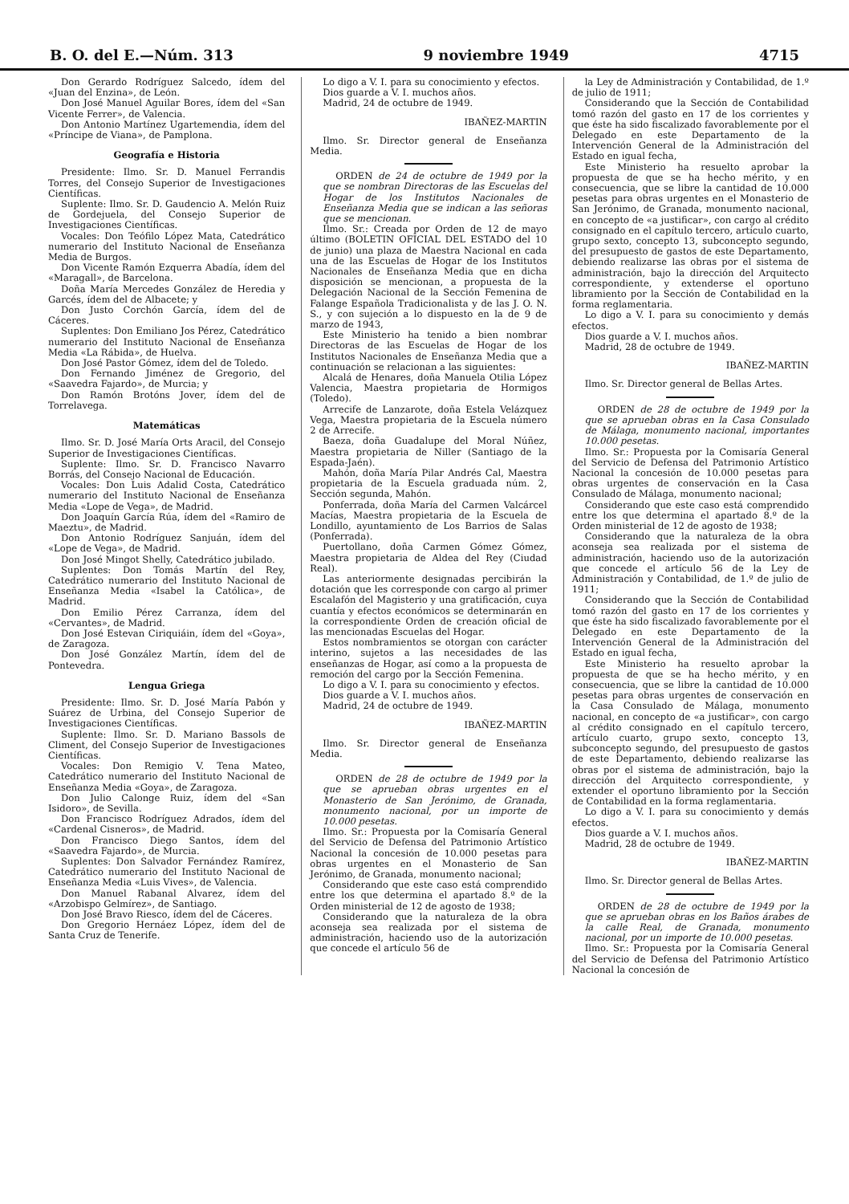B. O. del E.—Núm. 313 9 noviembre 1949 4715
Don Gerardo Rodríguez Salcedo, ídem del «Juan del Enzina», de León.
Don José Manuel Aguilar Bores, ídem del «San Vicente Ferrer», de Valencia.
Don Antonio Martínez Ugartemendia, ídem del «Príncipe de Viana», de Pamplona.
Geografía e Historia
Presidente: Ilmo. Sr. D. Manuel Ferrandis Torres, del Consejo Superior de Investigaciones Científicas.
Suplente: Ilmo. Sr. D. Gaudencio A. Melón Ruiz de Gordejuela, del Consejo Superior de Investigaciones Científicas.
Vocales: Don Teófilo López Mata, Catedrático numerario del Instituto Nacional de Enseñanza Media de Burgos.
Don Vicente Ramón Ezquerra Abadía, ídem del «Maragall», de Barcelona.
Doña María Mercedes González de Heredia y Garcés, ídem del de Albacete; y
Don Justo Corchón García, ídem del de Cáceres.
Suplentes: Don Emiliano Jos Pérez, Catedrático numerario del Instituto Nacional de Enseñanza Media «La Rábida», de Huelva.
Don José Pastor Gómez, ídem del de Toledo.
Don Fernando Jiménez de Gregorio, del «Saavedra Fajardo», de Murcia; y
Don Ramón Brotóns Jover, ídem del de Torrelavega.
Matemáticas
Ilmo. Sr. D. José María Orts Aracil, del Consejo Superior de Investigaciones Científicas.
Suplente: Ilmo. Sr. D. Francisco Navarro Borrás, del Consejo Nacional de Educación.
Vocales: Don Luis Adalid Costa, Catedrático numerario del Instituto Nacional de Enseñanza Media «Lope de Vega», de Madrid.
Don Joaquín García Rúa, ídem del «Ramiro de Maeztu», de Madrid.
Don Antonio Rodríguez Sanjuán, ídem del «Lope de Vega», de Madrid.
Don José Mingot Shelly, Catedrático jubilado.
Suplentes: Don Tomás Martín del Rey, Catedrático numerario del Instituto Nacional de Enseñanza Media «Isabel la Católica», de Madrid.
Don Emilio Pérez Carranza, ídem del «Cervantes», de Madrid.
Don José Estevan Ciriquiáin, ídem del «Goya», de Zaragoza.
Don José González Martín, ídem del de Pontevedra.
Lengua Griega
Presidente: Ilmo. Sr. D. José María Pabón y Suárez de Urbina, del Consejo Superior de Investigaciones Científicas.
Suplente: Ilmo. Sr. D. Mariano Bassols de Climent, del Consejo Superior de Investigaciones Científicas.
Vocales: Don Remigio V. Tena Mateo, Catedrático numerario del Instituto Nacional de Enseñanza Media «Goya», de Zaragoza.
Don Julio Calonge Ruiz, ídem del «San Isidoro», de Sevilla.
Don Francisco Rodríguez Adrados, ídem del «Cardenal Cisneros», de Madrid.
Don Francisco Diego Santos, ídem del «Saavedra Fajardo», de Murcia.
Suplentes: Don Salvador Fernández Ramírez, Catedrático numerario del Instituto Nacional de Enseñanza Media «Luis Vives», de Valencia.
Don Manuel Rabanal Alvarez, ídem del «Arzobispo Gelmírez», de Santiago.
Don José Bravo Riesco, ídem del de Cáceres.
Don Gregorio Hernáez López, ídem del de Santa Cruz de Tenerife.
Lo digo a V. I. para su conocimiento y efectos.
Dios guarde a V. I. muchos años.
Madrid, 24 de octubre de 1949.
IBAÑEZ-MARTIN
Ilmo. Sr. Director general de Enseñanza Media.
ORDEN de 24 de octubre de 1949 por la que se nombran Directoras de las Escuelas del Hogar de los Institutos Nacionales de Enseñanza Media que se indican a las señoras que se mencionan.
Ilmo. Sr.: Creada por Orden de 12 de mayo último (BOLETIN OFICIAL DEL ESTADO del 10 de junio) una plaza de Maestra Nacional en cada una de las Escuelas de Hogar de los Institutos Nacionales de Enseñanza Media que en dicha disposición se mencionan, a propuesta de la Delegación Nacional de la Sección Femenina de Falange Española Tradicionalista y de las J. O. N. S., y con sujeción a lo dispuesto en la de 9 de marzo de 1943,
Este Ministerio ha tenido a bien nombrar Directoras de las Escuelas de Hogar de los Institutos Nacionales de Enseñanza Media que a continuación se relacionan a las siguientes:
Alcalá de Henares, doña Manuela Otilia López Valencia, Maestra propietaria de Hormigos (Toledo).
Arrecife de Lanzarote, doña Estela Velázquez Vega, Maestra propietaria de la Escuela número 2 de Arrecife.
Baeza, doña Guadalupe del Moral Núñez, Maestra propietaria de Niller (Santiago de la Espada-Jaén).
Mahón, doña María Pilar Andrés Cal, Maestra propietaria de la Escuela graduada núm. 2, Sección segunda, Mahón.
Ponferrada, doña María del Carmen Valcárcel Macías, Maestra propietaria de la Escuela de Londillo, ayuntamiento de Los Barrios de Salas (Ponferrada).
Puertollano, doña Carmen Gómez Gómez, Maestra propietaria de Aldea del Rey (Ciudad Real).
Las anteriormente designadas percibirán la dotación que les corresponde con cargo al primer Escalafón del Magisterio y una gratificación, cuya cuantía y efectos económicos se determinarán en la correspondiente Orden de creación oficial de las mencionadas Escuelas del Hogar.
Estos nombramientos se otorgan con carácter interino, sujetos a las necesidades de las enseñanzas de Hogar, así como a la propuesta de remoción del cargo por la Sección Femenina.
Lo digo a V. I. para su conocimiento y efectos.
Dios guarde a V. I. muchos años.
Madrid, 24 de octubre de 1949.
IBAÑEZ-MARTIN
Ilmo. Sr. Director general de Enseñanza Media.
ORDEN de 28 de octubre de 1949 por la que se aprueban obras urgentes en el Monasterio de San Jerónimo, de Granada, monumento nacional, por un importe de 10.000 pesetas.
Ilmo. Sr.: Propuesta por la Comisaría General del Servicio de Defensa del Patrimonio Artístico Nacional la concesión de 10.000 pesetas para obras urgentes en el Monasterio de San Jerónimo, de Granada, monumento nacional;
Considerando que este caso está comprendido entre los que determina el apartado 8.º de la Orden ministerial de 12 de agosto de 1938;
Considerando que la naturaleza de la obra aconseja sea realizada por el sistema de administración, haciendo uso de la autorización que concede el artículo 56 de
la Ley de Administración y Contabilidad, de 1.º de julio de 1911;
Considerando que la Sección de Contabilidad tomó razón del gasto en 17 de los corrientes y que éste ha sido fiscalizado favorablemente por el Delegado en este Departamento de la Intervención General de la Administración del Estado en igual fecha,
Este Ministerio ha resuelto aprobar la propuesta de que se ha hecho mérito, y en consecuencia, que se libre la cantidad de 10.000 pesetas para obras urgentes en el Monasterio de San Jerónimo, de Granada, monumento nacional, en concepto de «a justificar», con cargo al crédito consignado en el capítulo tercero, artículo cuarto, grupo sexto, concepto 13, subconcepto segundo, del presupuesto de gastos de este Departamento, debiendo realizarse las obras por el sistema de administración, bajo la dirección del Arquitecto correspondiente, y extenderse el oportuno libramiento por la Sección de Contabilidad en la forma reglamentaria.
Lo digo a V. I. para su conocimiento y demás efectos.
Dios guarde a V. I. muchos años.
Madrid, 28 de octubre de 1949.
IBAÑEZ-MARTIN
Ilmo. Sr. Director general de Bellas Artes.
ORDEN de 28 de octubre de 1949 por la que se aprueban obras en la Casa Consulado de Málaga, monumento nacional, importantes 10.000 pesetas.
Ilmo. Sr.: Propuesta por la Comisaría General del Servicio de Defensa del Patrimonio Artístico Nacional la concesión de 10.000 pesetas para obras urgentes de conservación en la Casa Consulado de Málaga, monumento nacional;
Considerando que este caso está comprendido entre los que determina el apartado 8.º de la Orden ministerial de 12 de agosto de 1938;
Considerando que la naturaleza de la obra aconseja sea realizada por el sistema de administración, haciendo uso de la autorización que concede el artículo 56 de la Ley de Administración y Contabilidad, de 1.º de julio de 1911;
Considerando que la Sección de Contabilidad tomó razón del gasto en 17 de los corrientes y que éste ha sido fiscalizado favorablemente por el Delegado en este Departamento de la Intervención General de la Administración del Estado en igual fecha,
Este Ministerio ha resuelto aprobar la propuesta de que se ha hecho mérito, y en consecuencia, que se libre la cantidad de 10.000 pesetas para obras urgentes de conservación en la Casa Consulado de Málaga, monumento nacional, en concepto de «a justificar», con cargo al crédito consignado en el capítulo tercero, artículo cuarto, grupo sexto, concepto 13, subconcepto segundo, del presupuesto de gastos de este Departamento, debiendo realizarse las obras por el sistema de administración, bajo la dirección del Arquitecto correspondiente, y extender el oportuno libramiento por la Sección de Contabilidad en la forma reglamentaria.
Lo digo a V. I. para su conocimiento y demás efectos.
Dios guarde a V. I. muchos años.
Madrid, 28 de octubre de 1949.
IBAÑEZ-MARTIN
Ilmo. Sr. Director general de Bellas Artes.
ORDEN de 28 de octubre de 1949 por la que se aprueban obras en los Baños árabes de la calle Real, de Granada, monumento nacional, por un importe de 10.000 pesetas.
Ilmo. Sr.: Propuesta por la Comisaría General del Servicio de Defensa del Patrimonio Artístico Nacional la concesión de